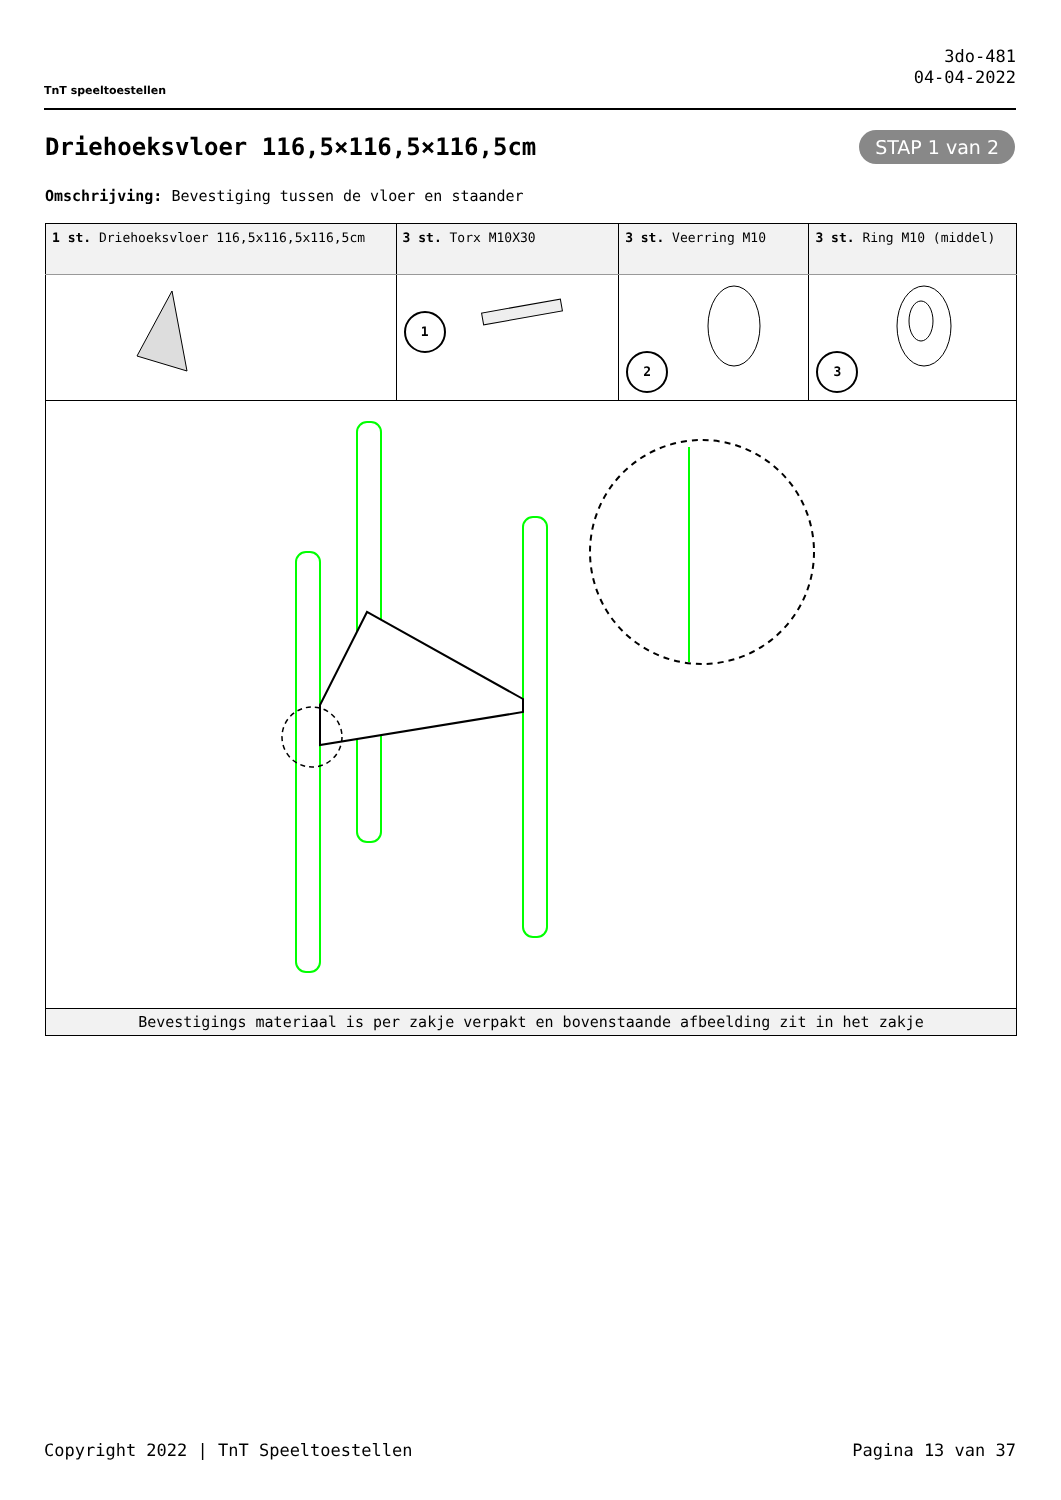TnT speeltoestellen
3do-481
04-04-2022
Driehoeksvloer 116,5×116,5×116,5cm
STAP 1 van 2
Omschrijving: Bevestiging tussen de vloer en staander
| 1 st. Driehoeksvloer 116,5x116,5x116,5cm | 3 st. Torx M10X30 | 3 st. Veerring M10 | 3 st. Ring M10 (middel) |
| --- | --- | --- | --- |
| | 1 | 2 | 3 |
| Bevestigings materiaal is per zakje verpakt en bovenstaande afbeelding zit in het zakje | | | |
Copyright 2022 | TnT Speeltoestellen Pagina 13 van 37